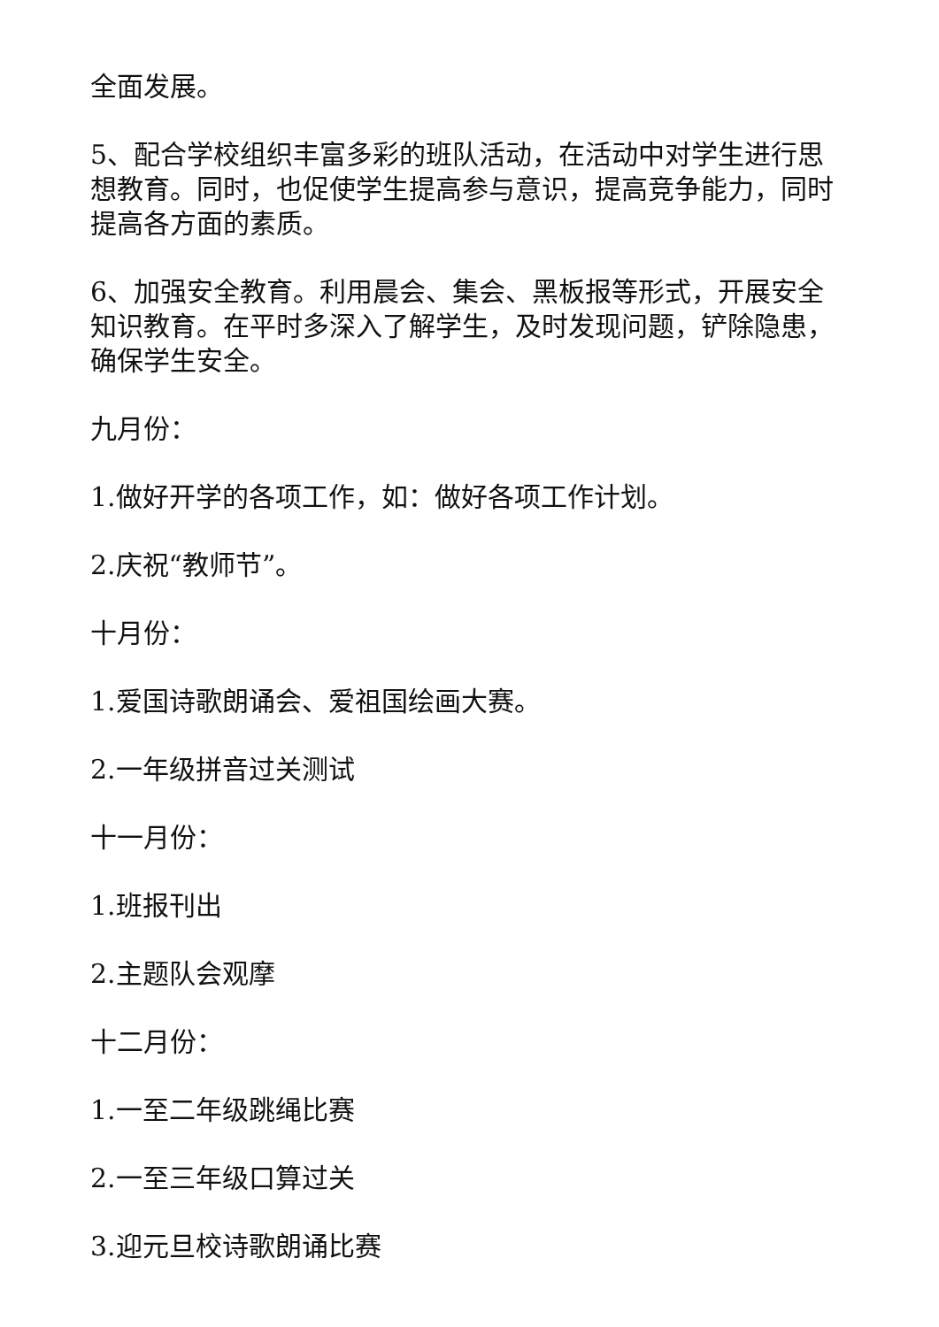全面发展。
5、配合学校组织丰富多彩的班队活动，在活动中对学生进行思想教育。同时，也促使学生提高参与意识，提高竞争能力，同时提高各方面的素质。
6、加强安全教育。利用晨会、集会、黑板报等形式，开展安全知识教育。在平时多深入了解学生，及时发现问题，铲除隐患，确保学生安全。
九月份：
1.做好开学的各项工作，如：做好各项工作计划。
2.庆祝“教师节”。
十月份：
1.爱国诗歌朗诵会、爱祖国绘画大赛。
2.一年级拼音过关测试
十一月份：
1.班报刊出
2.主题队会观摩
十二月份：
1.一至二年级跳绳比赛
2.一至三年级口算过关
3.迎元旦校诗歌朗诵比赛